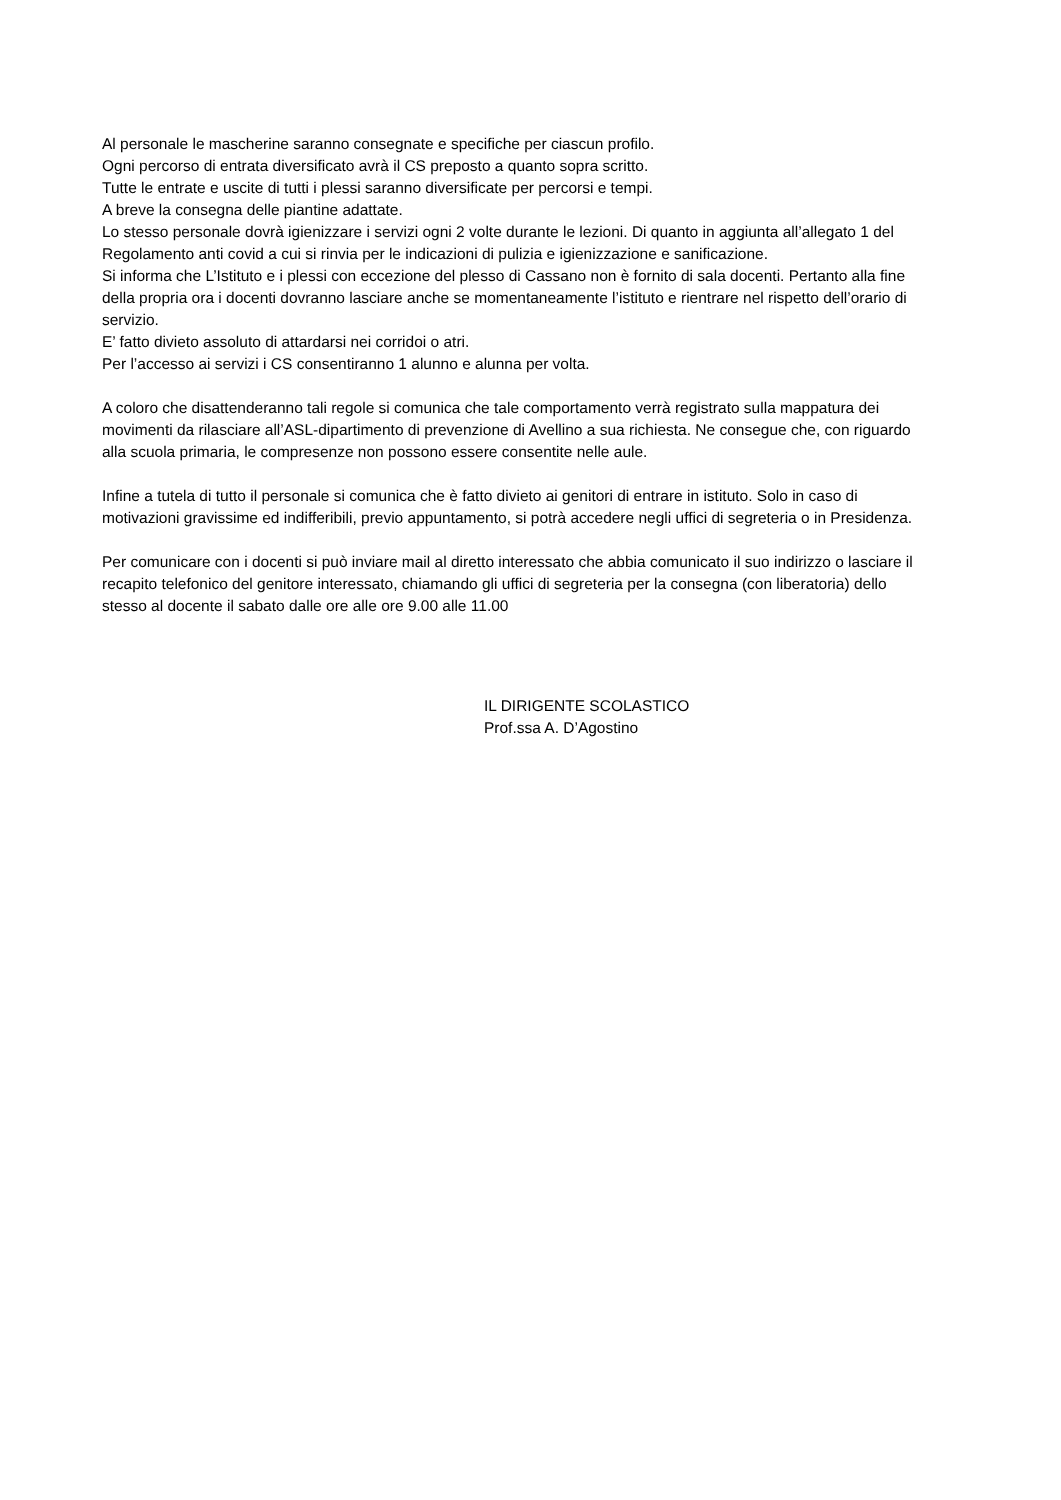Al personale le mascherine saranno consegnate e specifiche per ciascun profilo.
Ogni percorso di entrata diversificato avrà il CS preposto a quanto sopra scritto.
Tutte le entrate e uscite di tutti i plessi saranno diversificate per percorsi e tempi.
A breve la consegna delle piantine adattate.
Lo stesso personale dovrà igienizzare i servizi ogni 2 volte durante le lezioni. Di quanto in aggiunta all’allegato 1 del Regolamento anti covid a cui si rinvia per le indicazioni di pulizia e igienizzazione e sanificazione.
Si informa che L’Istituto e i plessi con eccezione del plesso di Cassano non è fornito di sala docenti. Pertanto alla fine della propria ora i docenti dovranno lasciare anche se momentaneamente l’istituto e rientrare nel rispetto dell’orario di servizio.
E’ fatto divieto assoluto di attardarsi nei corridoi o atri.
Per l’accesso ai servizi i CS consentiranno 1 alunno e alunna per volta.
A coloro che disattenderanno tali regole si comunica che tale comportamento verrà registrato sulla mappatura dei movimenti da rilasciare all’ASL-dipartimento di prevenzione di Avellino a sua richiesta. Ne consegue che, con riguardo alla scuola primaria, le compresenze non possono essere consentite nelle aule.
Infine a tutela di tutto il personale si comunica che è fatto divieto ai genitori di entrare in istituto. Solo in caso di motivazioni gravissime ed indifferibili, previo appuntamento, si potrà accedere negli uffici di segreteria o in Presidenza.
Per comunicare con i docenti si può inviare mail al diretto interessato che abbia comunicato il suo indirizzo o lasciare il recapito telefonico del genitore interessato, chiamando gli uffici di segreteria per la consegna (con liberatoria) dello stesso al docente il sabato dalle ore alle ore 9.00 alle 11.00
IL DIRIGENTE SCOLASTICO
Prof.ssa A. D’Agostino